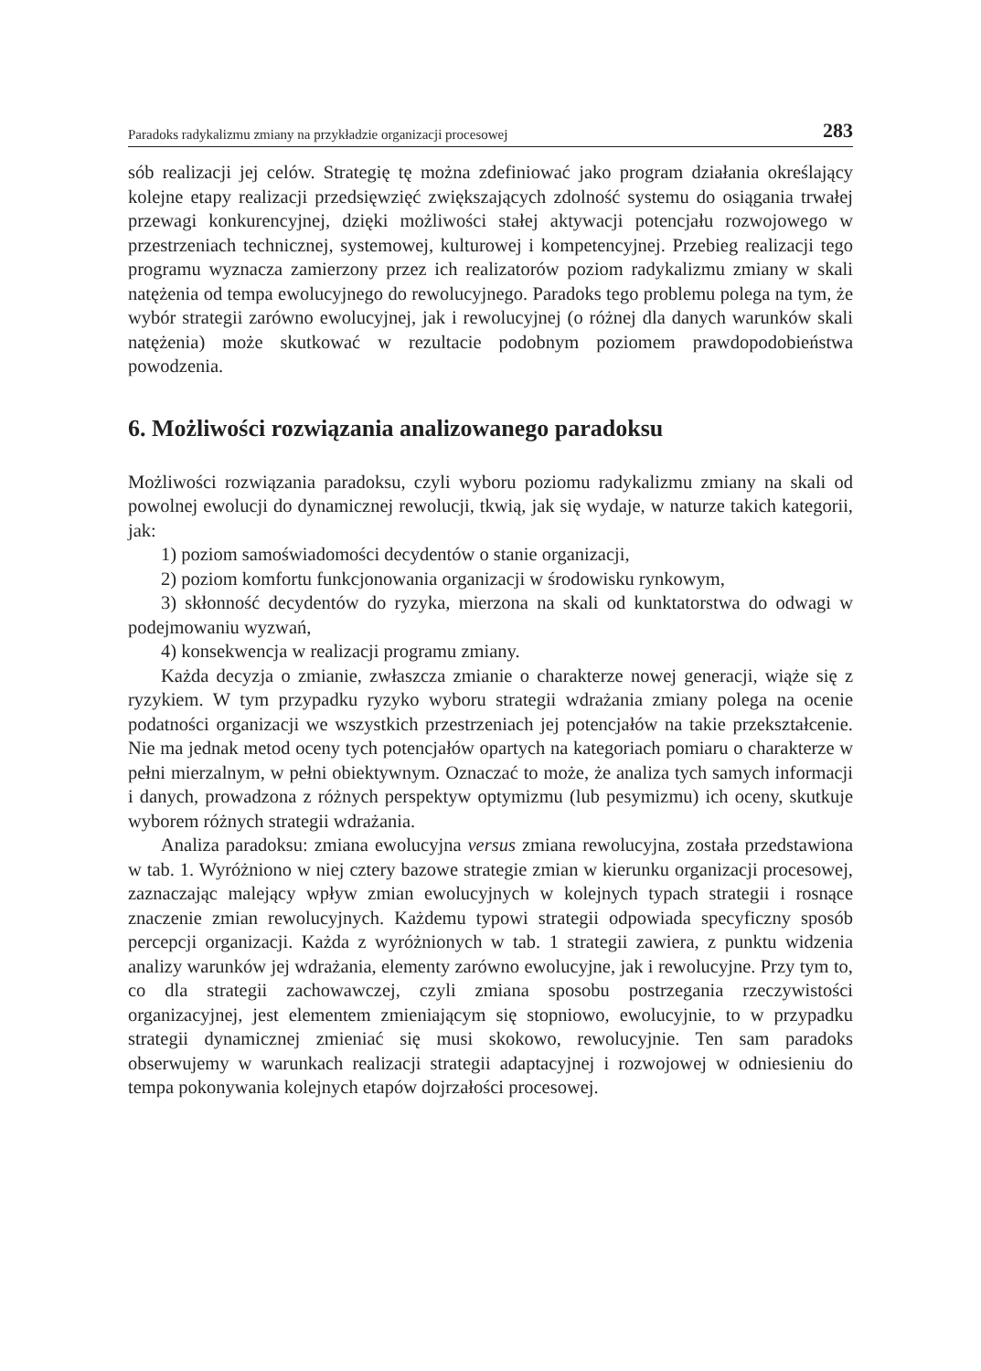Paradoks radykalizmu zmiany na przykładzie organizacji procesowej 283
sób realizacji jej celów. Strategię tę można zdefiniować jako program działania określający kolejne etapy realizacji przedsięwzięć zwiększających zdolność systemu do osiągania trwałej przewagi konkurencyjnej, dzięki możliwości stałej aktywacji potencjału rozwojowego w przestrzeniach technicznej, systemowej, kulturowej i kompetencyjnej. Przebieg realizacji tego programu wyznacza zamierzony przez ich realizatorów poziom radykalizmu zmiany w skali natężenia od tempa ewolucyjnego do rewolucyjnego. Paradoks tego problemu polega na tym, że wybór strategii zarówno ewolucyjnej, jak i rewolucyjnej (o różnej dla danych warunków skali natężenia) może skutkować w rezultacie podobnym poziomem prawdopodobieństwa powodzenia.
6. Możliwości rozwiązania analizowanego paradoksu
Możliwości rozwiązania paradoksu, czyli wyboru poziomu radykalizmu zmiany na skali od powolnej ewolucji do dynamicznej rewolucji, tkwią, jak się wydaje, w naturze takich kategorii, jak:
1) poziom samoświadomości decydentów o stanie organizacji,
2) poziom komfortu funkcjonowania organizacji w środowisku rynkowym,
3) skłonność decydentów do ryzyka, mierzona na skali od kunktatorstwa do odwagi w podejmowaniu wyzwań,
4) konsekwencja w realizacji programu zmiany.
Każda decyzja o zmianie, zwłaszcza zmianie o charakterze nowej generacji, wiąże się z ryzykiem. W tym przypadku ryzyko wyboru strategii wdrażania zmiany polega na ocenie podatności organizacji we wszystkich przestrzeniach jej potencjałów na takie przekształcenie. Nie ma jednak metod oceny tych potencjałów opartych na kategoriach pomiaru o charakterze w pełni mierzalnym, w pełni obiektywnym. Oznaczać to może, że analiza tych samych informacji i danych, prowadzona z różnych perspektyw optymizmu (lub pesymizmu) ich oceny, skutkuje wyborem różnych strategii wdrażania.
Analiza paradoksu: zmiana ewolucyjna versus zmiana rewolucyjna, została przedstawiona w tab. 1. Wyróżniono w niej cztery bazowe strategie zmian w kierunku organizacji procesowej, zaznaczając malejący wpływ zmian ewolucyjnych w kolejnych typach strategii i rosnące znaczenie zmian rewolucyjnych. Każdemu typowi strategii odpowiada specyficzny sposób percepcji organizacji. Każda z wyróżnionych w tab. 1 strategii zawiera, z punktu widzenia analizy warunków jej wdrażania, elementy zarówno ewolucyjne, jak i rewolucyjne. Przy tym to, co dla strategii zachowawczej, czyli zmiana sposobu postrzegania rzeczywistości organizacyjnej, jest elementem zmieniającym się stopniowo, ewolucyjnie, to w przypadku strategii dynamicznej zmieniać się musi skokowo, rewolucyjnie. Ten sam paradoks obserwujemy w warunkach realizacji strategii adaptacyjnej i rozwojowej w odniesieniu do tempa pokonywania kolejnych etapów dojrzałości procesowej.